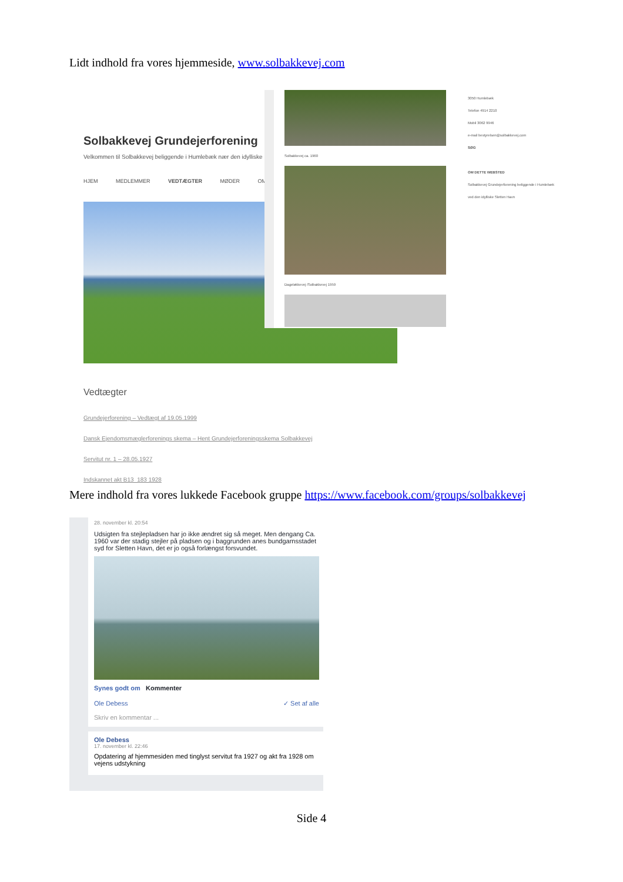Lidt indhold fra vores hjemmeside, www.solbakkevej.com
Solbakkevej Grundejerforening
Velkommen til Solbakkevej beliggende i Humlebæk nær den idylliske
HJEM MEDLEMMER VEDTÆGTER MØDER OM
Solbakkevej ca. 1960
Dageløkkevej /Solbakkevej 1959
3050 Humlebæk
Telefon 4914 2210
Mobil 3062 9946
e-mail bestyrelsen@solbakkevej.com
SØG
OM DETTE WEBSTED
Solbakkevej Grundejerforening beliggende i Humlebæk ved den idylliske Sletten Havn
Vedtægter
Grundejerforening – Vedtægt af 19.05.1999
Dansk Ejendomsmæglerforenings skema – Hent Grundejerforeningsskema Solbakkevej
Servitut nr. 1 – 28.05.1927
Indskannet akt B13_183 1928
Mere indhold fra vores lukkede Facebook gruppe https://www.facebook.com/groups/solbakkevej
28. november kl. 20:54
Udsigten fra stejlepladsen har jo ikke ændret sig så meget. Men dengang Ca. 1960 var der stadig stejler på pladsen og i baggrunden anes bundgarnsstadet syd for Sletten Havn, det er jo også forlængst forsvundet.
Synes godt om Kommenter
Ole Debess ✓ Set af alle
Skriv en kommentar ...
Ole Debess
17. november kl. 22:46
Opdatering af hjemmesiden med tinglyst servitut fra 1927 og akt fra 1928 om vejens udstykning
Side 4